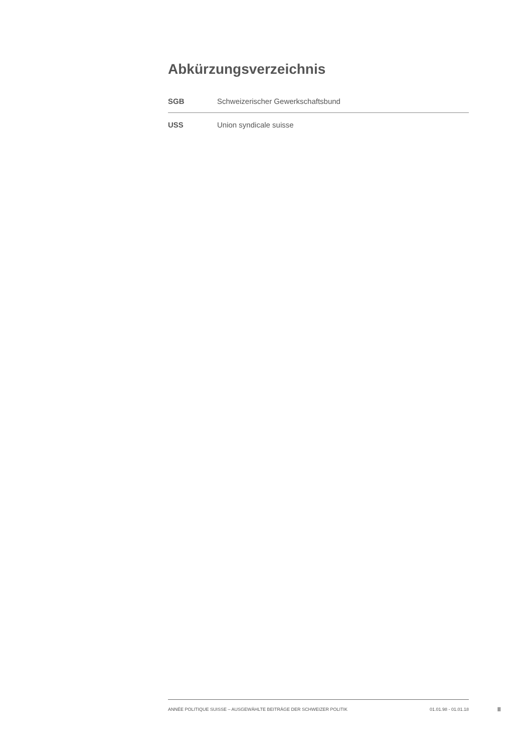Abkürzungsverzeichnis
| SGB | Schweizerischer Gewerkschaftsbund |
| USS | Union syndicale suisse |
ANNÉE POLITIQUE SUISSE – AUSGEWÄHLTE BEITRÄGE DER SCHWEIZER POLITIK 01.01.98 - 01.01.18
II